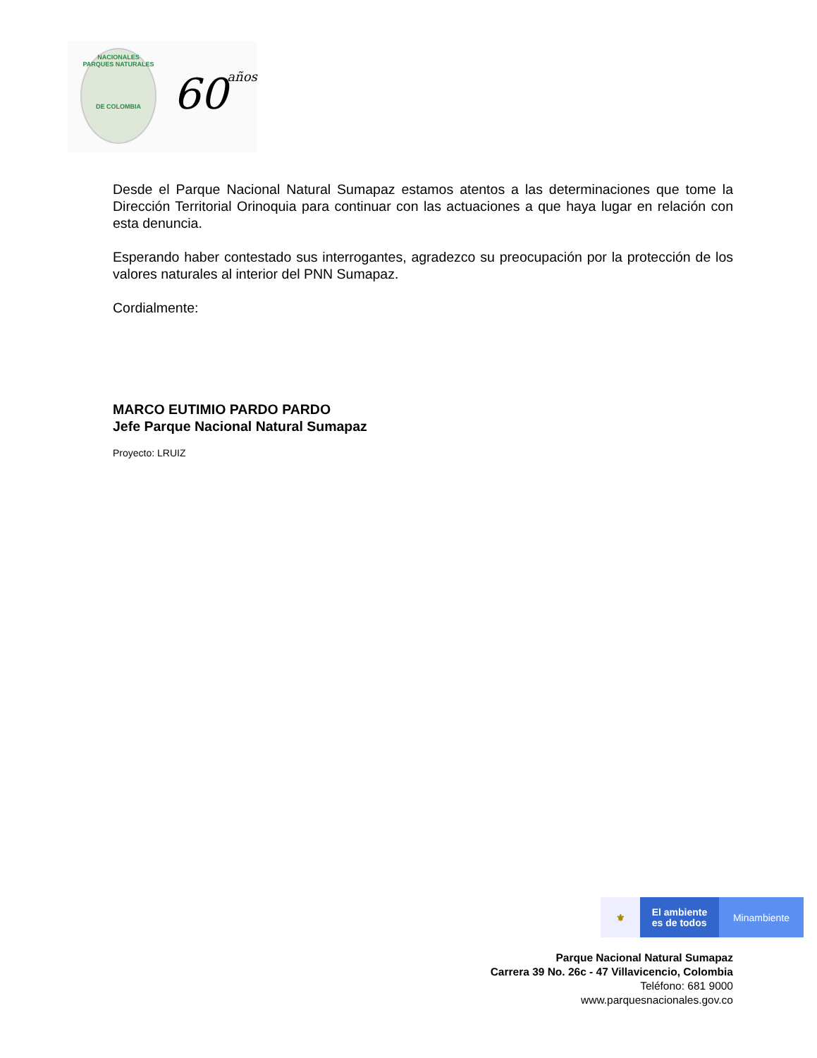NACIONALES
PARQUES NATURALES
DE COLOMBIA
60años
Desde el Parque Nacional Natural Sumapaz estamos atentos a las determinaciones que tome la Dirección Territorial Orinoquia para continuar con las actuaciones a que haya lugar en relación con esta denuncia.
Esperando haber contestado sus interrogantes, agradezco su preocupación por la protección de los valores naturales al interior del PNN Sumapaz.
Cordialmente:
MARCO EUTIMIO PARDO PARDO
Jefe Parque Nacional Natural Sumapaz
Proyecto: LRUIZ
⚜
El ambiente
es de todos
Minambiente
Parque Nacional Natural Sumapaz
Carrera 39 No. 26c - 47 Villavicencio, Colombia
Teléfono: 681 9000
www.parquesnacionales.gov.co